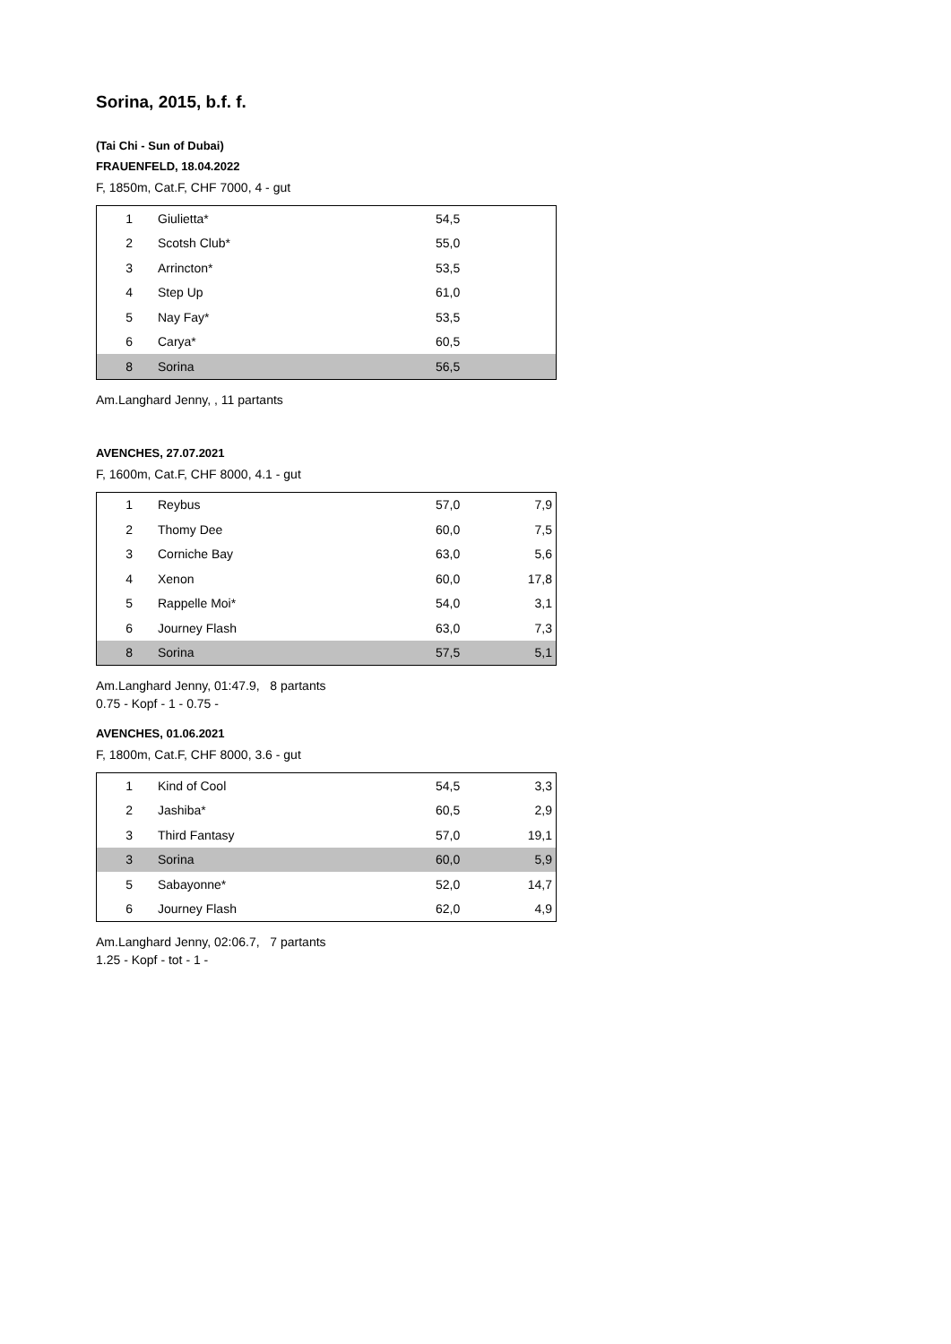Sorina, 2015, b.f. f.
(Tai Chi - Sun of Dubai)
FRAUENFELD, 18.04.2022
F, 1850m, Cat.F, CHF 7000, 4 - gut
| 1 | Giulietta* | 54,5 | |
| 2 | Scotsh Club* | 55,0 | |
| 3 | Arrincton* | 53,5 | |
| 4 | Step Up | 61,0 | |
| 5 | Nay Fay* | 53,5 | |
| 6 | Carya* | 60,5 | |
| 8 | Sorina | 56,5 | |
Am.Langhard Jenny, , 11 partants
AVENCHES, 27.07.2021
F, 1600m, Cat.F, CHF 8000, 4.1 - gut
| 1 | Reybus | 57,0 | 7,9 |
| 2 | Thomy Dee | 60,0 | 7,5 |
| 3 | Corniche Bay | 63,0 | 5,6 |
| 4 | Xenon | 60,0 | 17,8 |
| 5 | Rappelle Moi* | 54,0 | 3,1 |
| 6 | Journey Flash | 63,0 | 7,3 |
| 8 | Sorina | 57,5 | 5,1 |
Am.Langhard Jenny, 01:47.9, 8 partants
0.75 - Kopf - 1 - 0.75 -
AVENCHES, 01.06.2021
F, 1800m, Cat.F, CHF 8000, 3.6 - gut
| 1 | Kind of Cool | 54,5 | 3,3 |
| 2 | Jashiba* | 60,5 | 2,9 |
| 3 | Third Fantasy | 57,0 | 19,1 |
| 3 | Sorina | 60,0 | 5,9 |
| 5 | Sabayonne* | 52,0 | 14,7 |
| 6 | Journey Flash | 62,0 | 4,9 |
Am.Langhard Jenny, 02:06.7, 7 partants
1.25 - Kopf - tot - 1 -